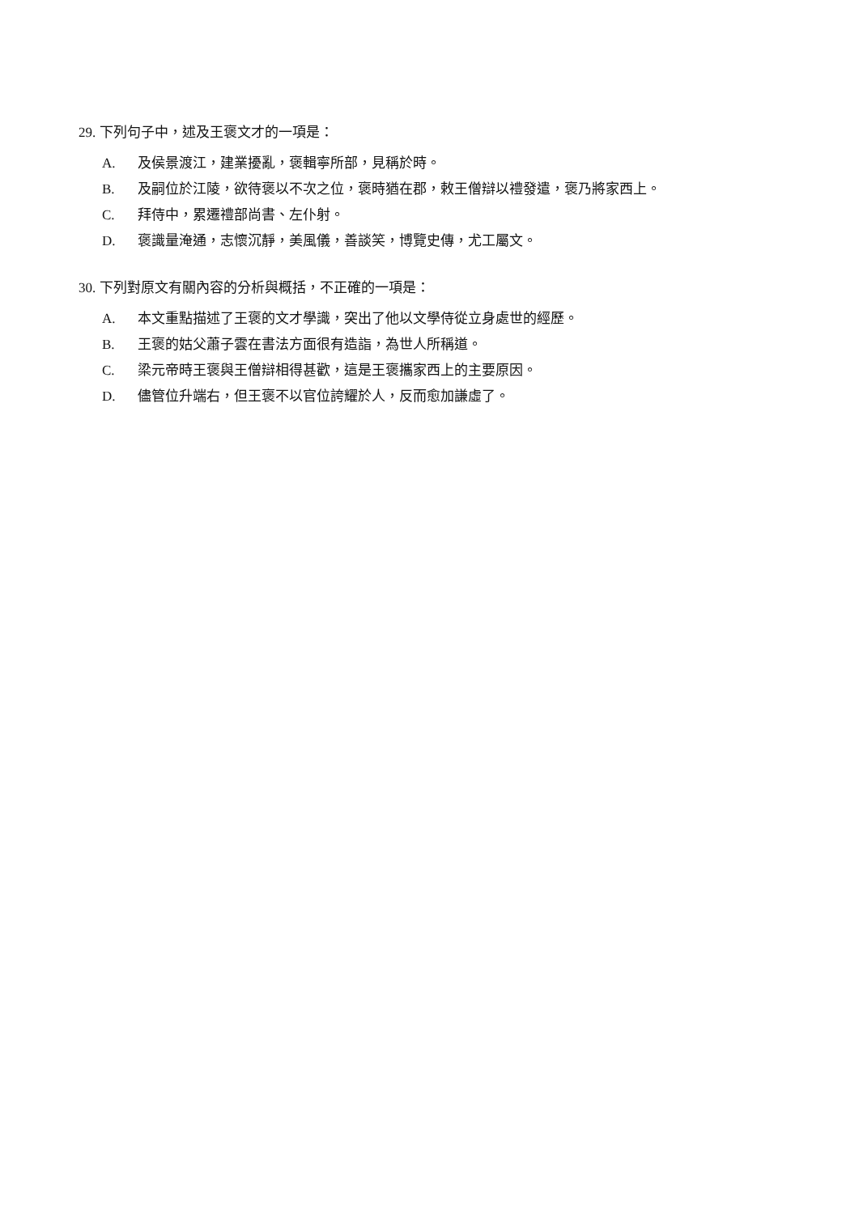29. 下列句子中，述及王褒文才的一項是：
A. 及侯景渡江，建業擾亂，褒輯寧所部，見稱於時。
B. 及嗣位於江陵，欲待褒以不次之位，褒時猶在郡，敕王僧辯以禮發遣，褒乃將家西上。
C. 拜侍中，累遷禮部尚書、左仆射。
D. 褒識量淹通，志懷沉靜，美風儀，善談笑，博覽史傳，尤工屬文。
30. 下列對原文有關內容的分析與概括，不正確的一項是：
A. 本文重點描述了王褒的文才學識，突出了他以文學侍從立身處世的經歷。
B. 王褒的姑父蕭子雲在書法方面很有造詣，為世人所稱道。
C. 梁元帝時王褒與王僧辯相得甚歡，這是王褒攜家西上的主要原因。
D. 儘管位升端右，但王褒不以官位誇耀於人，反而愈加謙虛了。